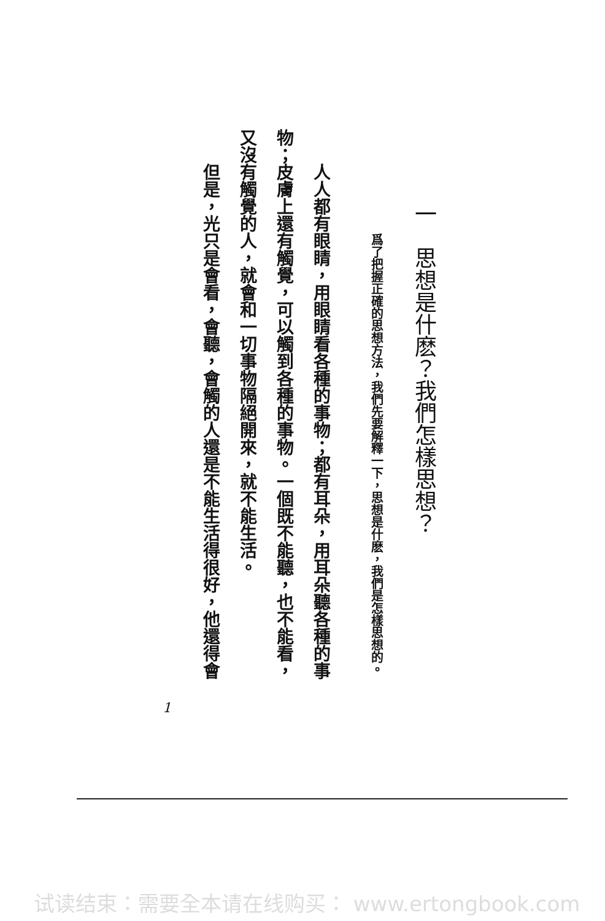一　思想是什麽？我們怎樣思想？
爲了把握正確的思想方法，我們先要解釋一下，思想是什麽，我們是怎樣思想的。
人人都有眼睛，用眼睛看各種的事物；都有耳朵，用耳朵聽各種的事物；皮膚上還有觸覺，可以觸到各種的事物。一個既不能聽，也不能看，又沒有觸覺的人，就會和一切事物隔絕開來，就不能生活。
但是，光只是會看，會聽，會觸的人還是不能生活得很好，他還得會
1
试读结束：需要全本请在线购买： www.ertongbook.com